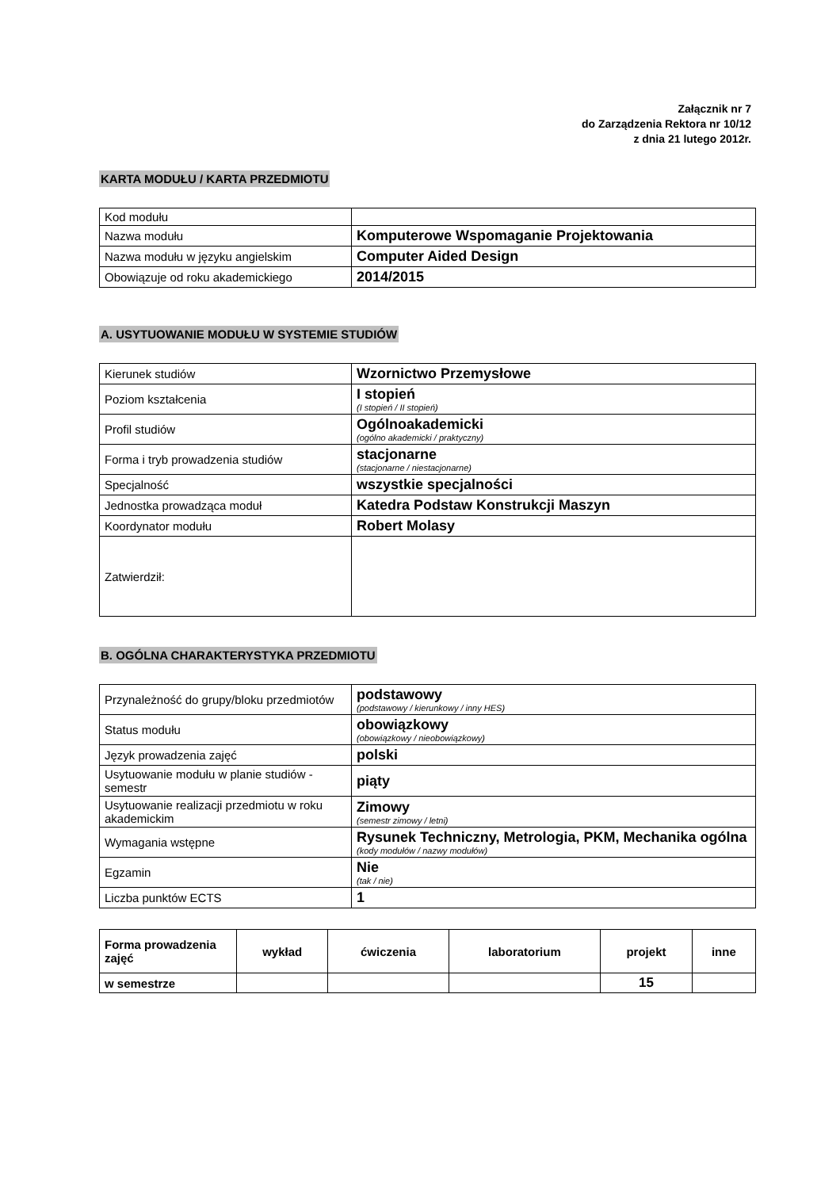Załącznik nr 7
do Zarządzenia Rektora nr 10/12
z dnia 21 lutego 2012r.
KARTA MODUŁU / KARTA PRZEDMIOTU
| Kod modułu | |
| Nazwa modułu | Komputerowe Wspomaganie Projektowania |
| Nazwa modułu w języku angielskim | Computer Aided Design |
| Obowiązuje od roku akademickiego | 2014/2015 |
A. USYTUOWANIE MODUŁU W SYSTEMIE STUDIÓW
| Kierunek studiów | Wzornictwo Przemysłowe |
| Poziom kształcenia | I stopień (I stopień / II stopień) |
| Profil studiów | Ogólnoakademicki (ogólno akademicki / praktyczny) |
| Forma i tryb prowadzenia studiów | stacjonarne (stacjonarne / niestacjonarne) |
| Specjalność | wszystkie specjalności |
| Jednostka prowadząca moduł | Katedra Podstaw Konstrukcji Maszyn |
| Koordynator modułu | Robert Molasy |
| Zatwierdził: | |
B. OGÓLNA CHARAKTERYSTYKA PRZEDMIOTU
| Przynależność do grupy/bloku przedmiotów | podstawowy (podstawowy / kierunkowy / inny HES) |
| Status modułu | obowiązkowy (obowiązkowy / nieobowiązkowy) |
| Język prowadzenia zajęć | polski |
| Usytuowanie modułu w planie studiów - semestr | piąty |
| Usytuowanie realizacji przedmiotu w roku akademickim | Zimowy (semestr zimowy / letni) |
| Wymagania wstępne | Rysunek Techniczny, Metrologia, PKM, Mechanika ogólna (kody modułów / nazwy modułów) |
| Egzamin | Nie (tak / nie) |
| Liczba punktów ECTS | 1 |
| Forma prowadzenia zajęć | wykład | ćwiczenia | laboratorium | projekt | inne |
| --- | --- | --- | --- | --- | --- |
| w semestrze | | | | 15 | |